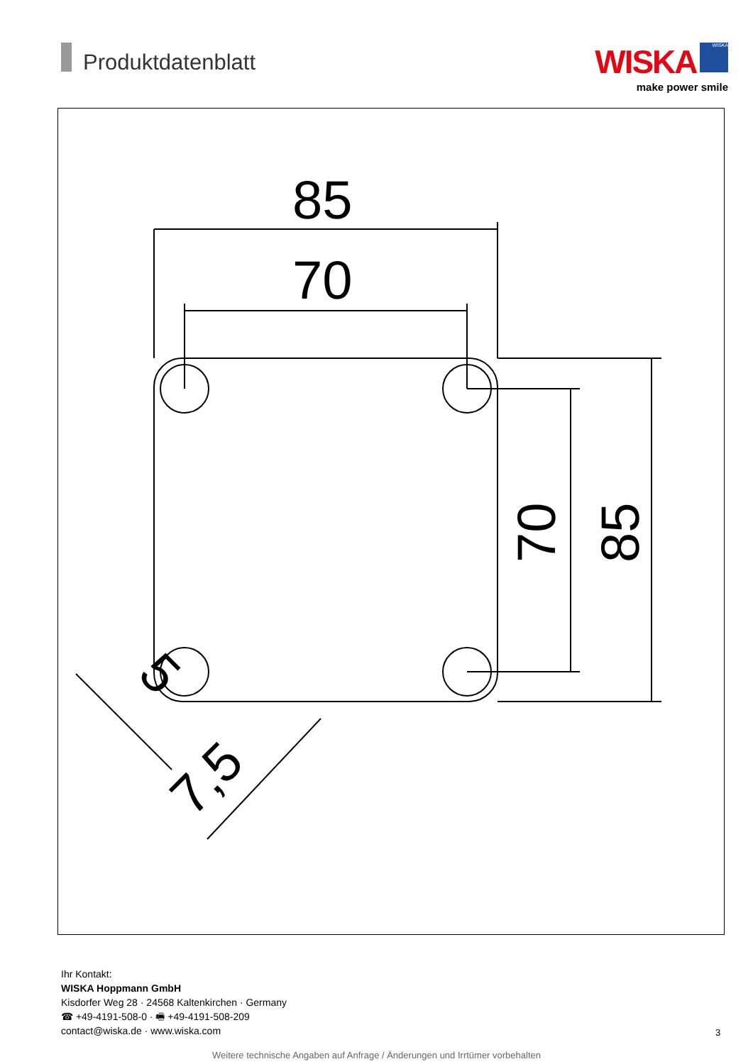Produktdatenblatt
WISKA WISKA
make power smile
85
70
70
85
5
7,5
Ihr Kontakt:
WISKA Hoppmann GmbH
Kisdorfer Weg 28 · 24568 Kaltenkirchen · Germany
☎ +49-4191-508-0 · 🖷 +49-4191-508-209
contact@wiska.de · www.wiska.com
3
Weitere technische Angaben auf Anfrage / Änderungen und Irrtümer vorbehalten